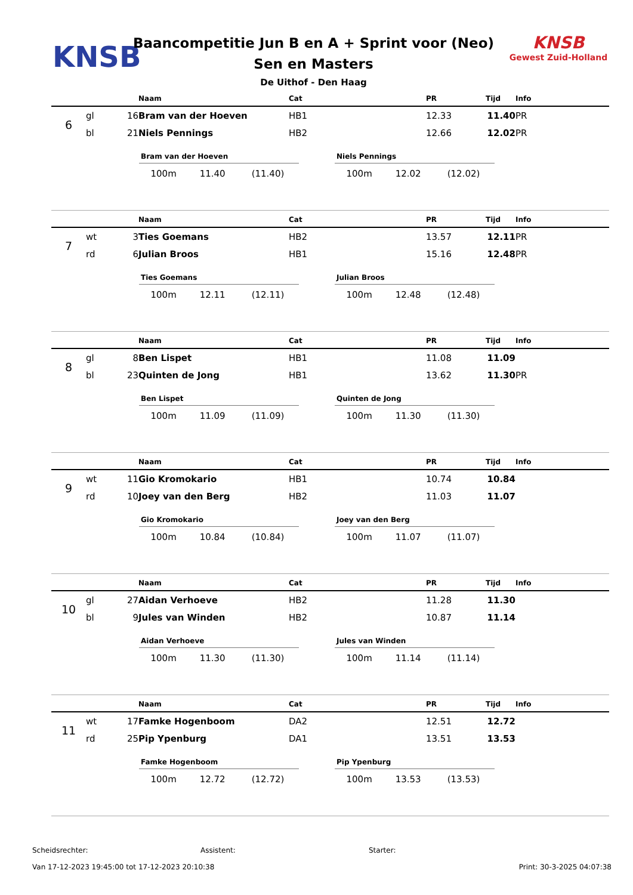KNSB
Baancompetitie Jun B en A + Sprint voor (Neo)
Sen en Masters
De Uithof - Den Haag
KNSB
Gewest Zuid-Holland
| | | | Naam | Cat | PR | Tijd | Info |
| --- | --- | --- | --- | --- | --- | --- | --- |
| 6 | gl | 16 | Bram van der Hoeven | HB1 | 12.33 | 11.40 | PR |
| | bl | 21 | Niels Pennings | HB2 | 12.66 | 12.02 | PR |
| Bram van der Hoeven | | |
| --- | --- | --- |
| 100m | 11.40 | (11.40) |
| Niels Pennings | | |
| --- | --- | --- |
| 100m | 12.02 | (12.02) |
| | | | Naam | Cat | PR | Tijd | Info |
| --- | --- | --- | --- | --- | --- | --- | --- |
| 7 | wt | 3 | Ties Goemans | HB2 | 13.57 | 12.11 | PR |
| | rd | 6 | Julian Broos | HB1 | 15.16 | 12.48 | PR |
| Ties Goemans | | |
| --- | --- | --- |
| 100m | 12.11 | (12.11) |
| Julian Broos | | |
| --- | --- | --- |
| 100m | 12.48 | (12.48) |
| | | | Naam | Cat | PR | Tijd | Info |
| --- | --- | --- | --- | --- | --- | --- | --- |
| 8 | gl | 8 | Ben Lispet | HB1 | 11.08 | 11.09 | |
| | bl | 23 | Quinten de Jong | HB1 | 13.62 | 11.30 | PR |
| Ben Lispet | | |
| --- | --- | --- |
| 100m | 11.09 | (11.09) |
| Quinten de Jong | | |
| --- | --- | --- |
| 100m | 11.30 | (11.30) |
| | | | Naam | Cat | PR | Tijd | Info |
| --- | --- | --- | --- | --- | --- | --- | --- |
| 9 | wt | 11 | Gio Kromokario | HB1 | 10.74 | 10.84 | |
| | rd | 10 | Joey van den Berg | HB2 | 11.03 | 11.07 | |
| Gio Kromokario | | |
| --- | --- | --- |
| 100m | 10.84 | (10.84) |
| Joey van den Berg | | |
| --- | --- | --- |
| 100m | 11.07 | (11.07) |
| | | | Naam | Cat | PR | Tijd | Info |
| --- | --- | --- | --- | --- | --- | --- | --- |
| 10 | gl | 27 | Aidan Verhoeve | HB2 | 11.28 | 11.30 | |
| | bl | 9 | Jules van Winden | HB2 | 10.87 | 11.14 | |
| Aidan Verhoeve | | |
| --- | --- | --- |
| 100m | 11.30 | (11.30) |
| Jules van Winden | | |
| --- | --- | --- |
| 100m | 11.14 | (11.14) |
| | | | Naam | Cat | PR | Tijd | Info |
| --- | --- | --- | --- | --- | --- | --- | --- |
| 11 | wt | 17 | Famke Hogenboom | DA2 | 12.51 | 12.72 | |
| | rd | 25 | Pip Ypenburg | DA1 | 13.51 | 13.53 | |
| Famke Hogenboom | | |
| --- | --- | --- |
| 100m | 12.72 | (12.72) |
| Pip Ypenburg | | |
| --- | --- | --- |
| 100m | 13.53 | (13.53) |
Scheidsrechter: Assistent: Starter:
Van 17-12-2023 19:45:00 tot 17-12-2023 20:10:38 Print: 30-3-2025 04:07:38